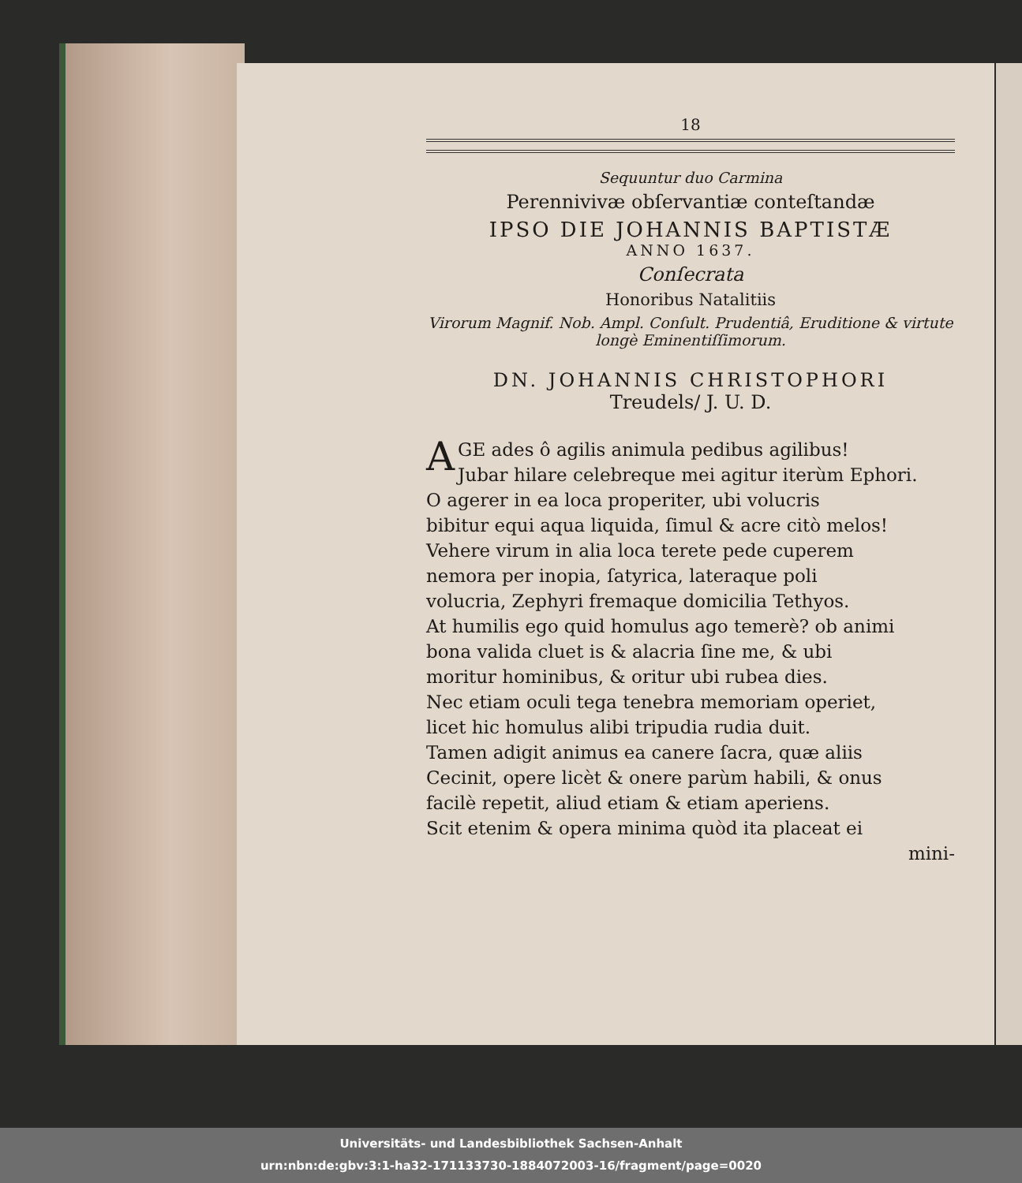18
Sequuntur duo Carmina
Perennivivæ obſervantiæ conteſtandæ
IPSO DIE JOHANNIS BAPTISTÆ
ANNO 1637.
Conſecrata
Honoribus Natalitiis
Virorum Magnif. Nob. Ampl. Conſult. Prudentiâ, Eruditione & virtute longè Eminentiſſimorum.
DN. JOHANNIS CHRISTOPHORI
Treudels/ J. U. D.
AGE ades ô agilis animula pedibus agilibus!
Jubar hilare celebreque mei agitur iterùm Ephori.
O agerer in ea loca properiter, ubi volucris
bibitur equi aqua liquida, ſimul & acre citò melos!
Vehere virum in alia loca terete pede cuperem
nemora per inopia, ſatyrica, lateraque poli
volucria, Zephyri fremaque domicilia Tethyos.
At humilis ego quid homulus ago temerè? ob animi
bona valida cluet is & alacria ſine me, & ubi
moritur hominibus, & oritur ubi rubea dies.
Nec etiam oculi tega tenebra memoriam operiet,
licet hic homulus alibi tripudia rudia duit.
Tamen adigit animus ea canere ſacra, quæ aliis
Cecinit, opere licèt & onere parùm habili, & onus
facilè repetit, aliud etiam & etiam aperiens.
Scit etenim & opera minima quòd ita placeat ei
mini-
Universitäts- und Landesbibliothek Sachsen-Anhalt
urn:nbn:de:gbv:3:1-ha32-171133730-1884072003-16/fragment/page=0020